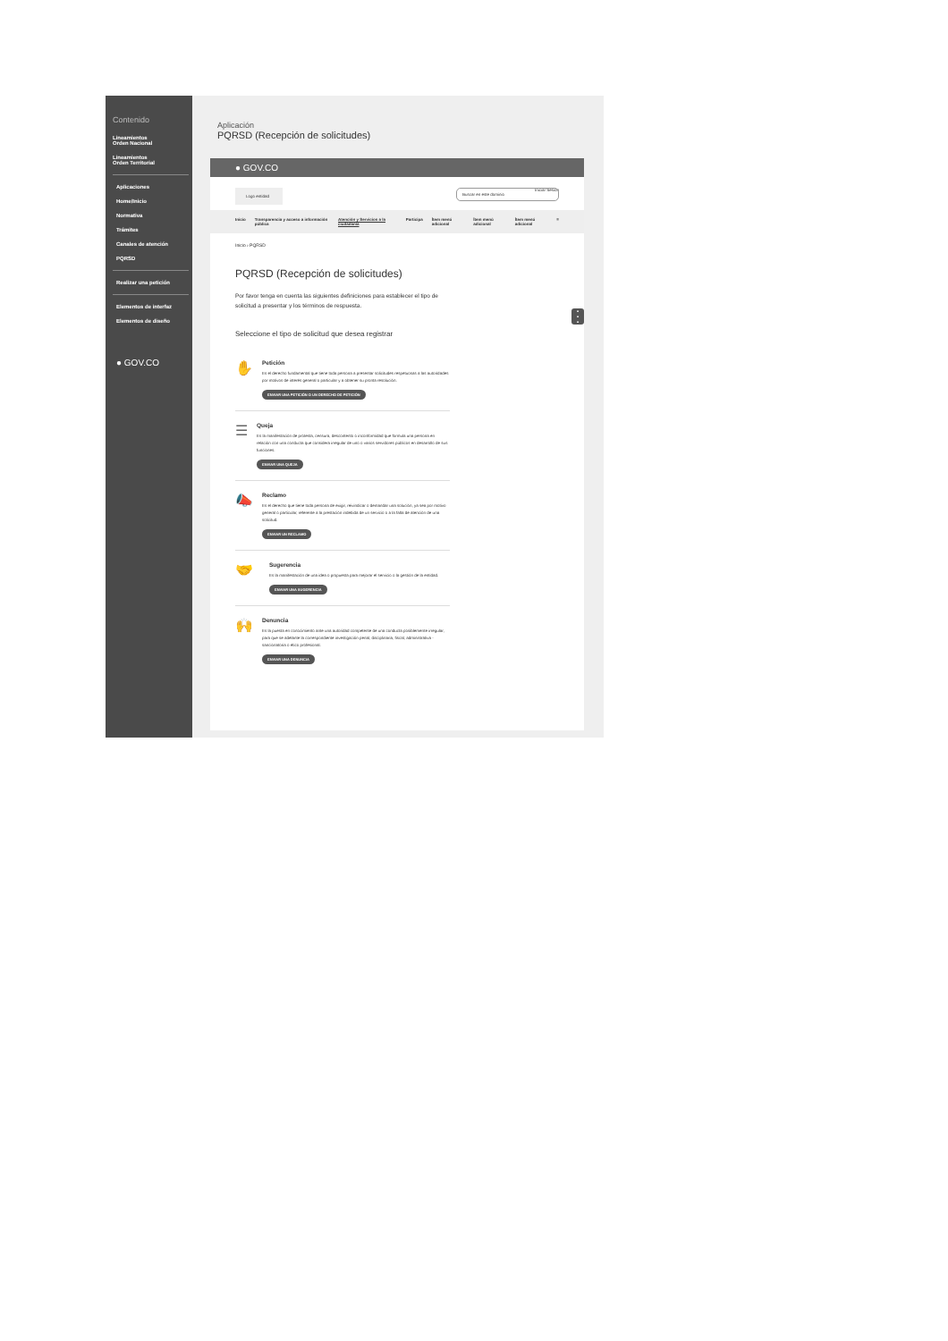Contenido
Lineamientos
Orden Nacional
Lineamientos
Orden Territorial
Aplicaciones
Home/Inicio
Normativa
Trámites
Canales de atención
PQRSD
Realizar una petición
Elementos de interfaz
Elementos de diseño
● GOV.CO
Aplicación
PQRSD (Recepción de solicitudes)
● GOV.CO
Logo entidad Iniciar Sesión
Buscar en este dominio
Inicio Transparencia y acceso a información pública Atención y Servicios a la ciudadanía Participa Ítem menú adicional Ítem menú adicional Ítem menú adicional ≡
Inicio › PQRSD
PQRSD (Recepción de solicitudes)
Por favor tenga en cuenta las siguientes definiciones para establecer el tipo de solicitud a presentar y los términos de respuesta.
Seleccione el tipo de solicitud que desea registrar
✋
Petición
Es el derecho fundamental que tiene toda persona a presentar solicitudes respetuosas a las autoridades por motivos de interés general o particular y a obtener su pronta resolución.
ENVIAR UNA PETICIÓN O UN DERECHO DE PETICIÓN
☰
Queja
Es la manifestación de protesta, censura, descontento o inconformidad que formula una persona en relación con una conducta que considera irregular de uno o varios servidores públicos en desarrollo de sus funciones.
ENVIAR UNA QUEJA
📣
Reclamo
Es el derecho que tiene toda persona de exigir, reivindicar o demandar una solución, ya sea por motivo general o particular, referente a la prestación indebida de un servicio o a la falta de atención de una solicitud.
ENVIAR UN RECLAMO
🤝
Sugerencia
Es la manifestación de una idea o propuesta para mejorar el servicio o la gestión de la entidad.
ENVIAR UNA SUGERENCIA
🙌
Denuncia
Es la puesta en conocimiento ante una autoridad competente de una conducta posiblemente irregular, para que se adelante la correspondiente investigación penal, disciplinaria, fiscal, administrativa - sancionatoria o ético profesional.
ENVIAR UNA DENUNCIA
▪
▪
▪